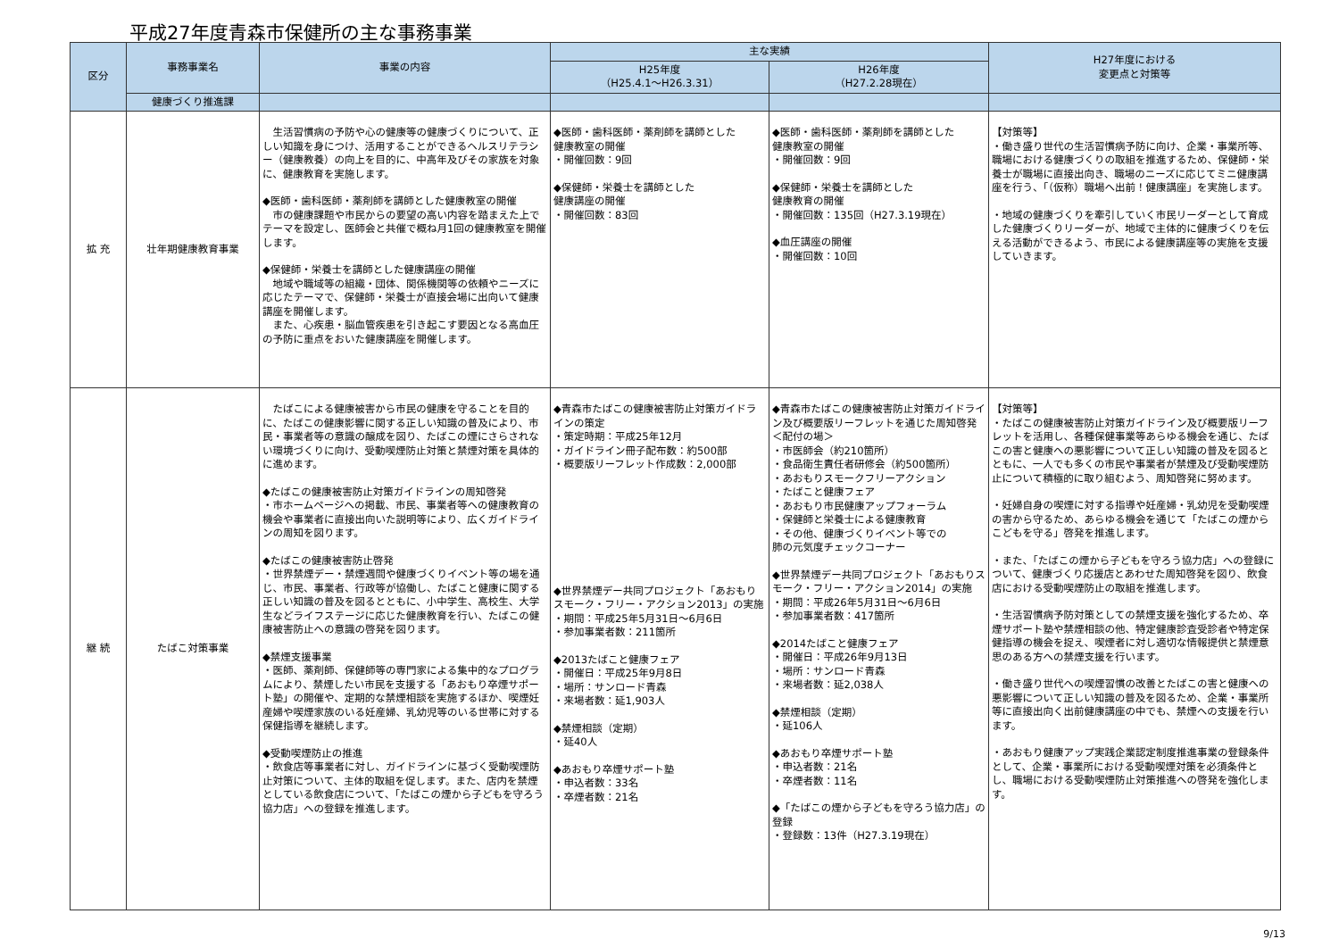平成27年度青森市保健所の主な事務事業
| 区分 | 事務事業名 | 事業の内容 | 主な実績 | | H27年度における 変更点と対策等 |
| --- | --- | --- | --- | --- | --- |
| | | | H25年度 （H25.4.1～H26.3.31） | H26年度 （H27.2.28現在） | |
| | 健康づくり推進課 | | | | |
| 拡 充 | 壮年期健康教育事業 | 生活習慣病の予防や心の健康等の健康づくりについて、正しい知識を身につけ、活用することができるヘルスリテラシー（健康教養）の向上を目的に、中高年及びその家族を対象に、健康教育を実施します。 ◆医師・歯科医師・薬剤師を講師とした健康教室の開催 市の健康課題や市民からの要望の高い内容を踏まえた上でテーマを設定し、医師会と共催で概ね月1回の健康教室を開催します。 ◆保健師・栄養士を講師とした健康講座の開催 地域や職域等の組織・団体、関係機関等の依頼やニーズに応じたテーマで、保健師・栄養士が直接会場に出向いて健康講座を開催します。 また、心疾患・脳血管疾患を引き起こす要因となる高血圧の予防に重点をおいた健康講座を開催します。 | ◆医師・歯科医師・薬剤師を講師とした 健康教室の開催 ・開催回数：9回 ◆保健師・栄養士を講師とした 健康講座の開催 ・開催回数：83回 | ◆医師・歯科医師・薬剤師を講師とした 健康教室の開催 ・開催回数：9回 ◆保健師・栄養士を講師とした 健康教育の開催 ・開催回数：135回（H27.3.19現在） ◆血圧講座の開催 ・開催回数：10回 | 【対策等】 ・働き盛り世代の生活習慣病予防に向け、企業・事業所等、職場における健康づくりの取組を推進するため、保健師・栄養士が職場に直接出向き、職場のニーズに応じてミニ健康講座を行う、「（仮称）職場へ出前！健康講座」を実施します。 ・地域の健康づくりを牽引していく市民リーダーとして育成した健康づくりリーダーが、地域で主体的に健康づくりを伝える活動ができるよう、市民による健康講座等の実施を支援していきます。 |
| 継 続 | たばこ対策事業 | たばこによる健康被害から市民の健康を守ることを目的に、たばこの健康影響に関する正しい知識の普及により、市民・事業者等の意識の醸成を図り、たばこの煙にさらされない環境づくりに向け、受動喫煙防止対策と禁煙対策を具体的に進めます。 ◆たばこの健康被害防止対策ガイドラインの周知啓発 ・市ホームページへの掲載、市民、事業者等への健康教育の機会や事業者に直接出向いた説明等により、広くガイドラインの周知を図ります。 ◆たばこの健康被害防止啓発 ・世界禁煙デー・禁煙週間や健康づくりイベント等の場を通じ、市民、事業者、行政等が協働し、たばこと健康に関する正しい知識の普及を図るとともに、小中学生、高校生、大学生などライフステージに応じた健康教育を行い、たばこの健康被害防止への意識の啓発を図ります。 ◆禁煙支援事業 ・医師、薬剤師、保健師等の専門家による集中的なプログラムにより、禁煙したい市民を支援する「あおもり卒煙サポート塾」の開催や、定期的な禁煙相談を実施するほか、喫煙妊産婦や喫煙家族のいる妊産婦、乳幼児等のいる世帯に対する保健指導を継続します。 ◆受動喫煙防止の推進 ・飲食店等事業者に対し、ガイドラインに基づく受動喫煙防止対策について、主体的取組を促します。また、店内を禁煙としている飲食店について、「たばこの煙から子どもを守ろう協力店」への登録を推進します。 | ◆青森市たばこの健康被害防止対策ガイドラインの策定 ・策定時期：平成25年12月 ・ガイドライン冊子配布数：約500部 ・概要版リーフレット作成数：2,000部 ◆世界禁煙デー共同プロジェクト「あおもりスモーク・フリー・アクション2013」の実施 ・期間：平成25年5月31日～6月6日 ・参加事業者数：211箇所 ◆2013たばこと健康フェア ・開催日：平成25年9月8日 ・場所：サンロード青森 ・来場者数：延1,903人 ◆禁煙相談（定期） ・延40人 ◆あおもり卒煙サポート塾 ・申込者数：33名 ・卒煙者数：21名 | ◆青森市たばこの健康被害防止対策ガイドライン及び概要版リーフレットを通じた周知啓発 ＜配付の場＞ ・市医師会（約210箇所） ・食品衛生責任者研修会（約500箇所） ・あおもりスモークフリーアクション ・たばこと健康フェア ・あおもり市民健康アップフォーラム ・保健師と栄養士による健康教育 ・その他、健康づくりイベント等での 肺の元気度チェックコーナー ◆世界禁煙デー共同プロジェクト「あおもりスモーク・フリー・アクション2014」の実施 ・期間：平成26年5月31日～6月6日 ・参加事業者数：417箇所 ◆2014たばこと健康フェア ・開催日：平成26年9月13日 ・場所：サンロード青森 ・来場者数：延2,038人 ◆禁煙相談（定期） ・延106人 ◆あおもり卒煙サポート塾 ・申込者数：21名 ・卒煙者数：11名 ◆「たばこの煙から子どもを守ろう協力店」の登録 ・登録数：13件（H27.3.19現在） | 【対策等】 ・たばこの健康被害防止対策ガイドライン及び概要版リーフレットを活用し、各種保健事業等あらゆる機会を通じ、たばこの害と健康への悪影響について正しい知識の普及を図るとともに、一人でも多くの市民や事業者が禁煙及び受動喫煙防止について積極的に取り組むよう、周知啓発に努めます。 ・妊婦自身の喫煙に対する指導や妊産婦・乳幼児を受動喫煙の害から守るため、あらゆる機会を通じて「たばこの煙からこどもを守る」啓発を推進します。 ・また、「たばこの煙から子どもを守ろう協力店」への登録について、健康づくり応援店とあわせた周知啓発を図り、飲食店における受動喫煙防止の取組を推進します。 ・生活習慣病予防対策としての禁煙支援を強化するため、卒煙サポート塾や禁煙相談の他、特定健康診査受診者や特定保健指導の機会を捉え、喫煙者に対し適切な情報提供と禁煙意思のある方への禁煙支援を行います。 ・働き盛り世代への喫煙習慣の改善とたばこの害と健康への悪影響について正しい知識の普及を図るため、企業・事業所等に直接出向く出前健康講座の中でも、禁煙への支援を行います。 ・あおもり健康アップ実践企業認定制度推進事業の登録条件として、企業・事業所における受動喫煙対策を必須条件とし、職場における受動喫煙防止対策推進への啓発を強化します。 |
9/13